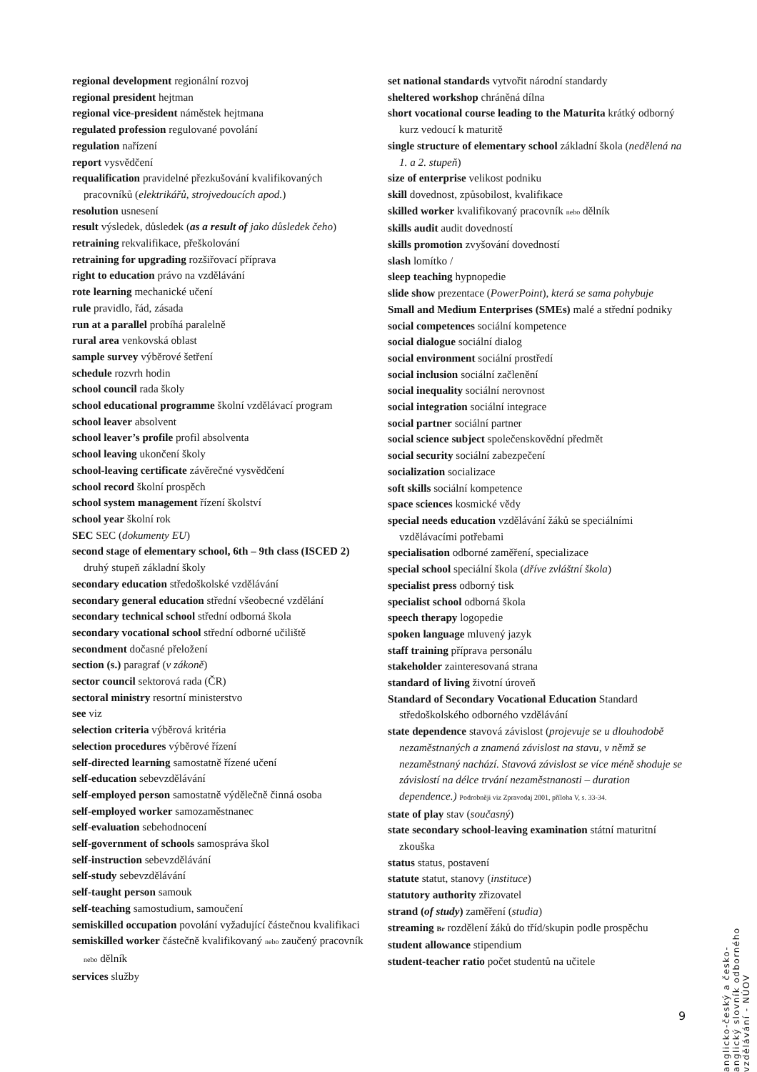regional development regionální rozvoj
regional president hejtman
regional vice-president náměstek hejtmana
regulated profession regulované povolání
regulation nařízení
report vysvědčení
requalification pravidelné přezkušování kvalifikovaných pracovníků (elektrikářů, strojvedoucích apod.)
resolution usnesení
result výsledek, důsledek (as a result of jako důsledek čeho)
retraining rekvalifikace, přeškolování
retraining for upgrading rozšiřovací příprava
right to education právo na vzdělávání
rote learning mechanické učení
rule pravidlo, řád, zásada
run at a parallel probíhá paralelně
rural area venkovská oblast
sample survey výběrové šetření
schedule rozvrh hodin
school council rada školy
school educational programme školní vzdělávací program
school leaver absolvent
school leaver’s profile profil absolventa
school leaving ukončení školy
school-leaving certificate závěrečné vysvědčení
school record školní prospěch
school system management řízení školství
school year školní rok
SEC SEC (dokumenty EU)
second stage of elementary school, 6th – 9th class (ISCED 2) druhý stupeň základní školy
secondary education středoškolské vzdělávání
secondary general education střední všeobecné vzdělání
secondary technical school střední odborná škola
secondary vocational school střední odborné učiliště
secondment dočasné přeložení
section (s.) paragraf (v zákoně)
sector council sektorová rada (ČR)
sectoral ministry resortní ministerstvo
see viz
selection criteria výběrová kritéria
selection procedures výběrové řízení
self-directed learning samostatně řízené učení
self-education sebevzdělávání
self-employed person samostatně výdělečně činná osoba
self-employed worker samozaměstnanec
self-evaluation sebehodnocení
self-government of schools samospráva škol
self-instruction sebevzdělávání
self-study sebevzdělávání
self-taught person samouk
self-teaching samostudium, samoučení
semiskilled occupation povolání vyžadující částečnou kvalifikaci
semiskilled worker částečně kvalifikovaný nebo zaučený pracovník nebo dělník
services služby
set national standards vytvořit národní standardy
sheltered workshop chráněná dílna
short vocational course leading to the Maturita krátký odborný kurz vedoucí k maturitě
single structure of elementary school základní škola (nedělená na 1. a 2. stupeň)
size of enterprise velikost podniku
skill dovednost, způsobilost, kvalifikace
skilled worker kvalifikovaný pracovník nebo dělník
skills audit audit dovedností
skills promotion zvyšování dovedností
slash lomítko /
sleep teaching hypnopedie
slide show prezentace (PowerPoint), která se sama pohybuje
Small and Medium Enterprises (SMEs) malé a střední podniky
social competences sociální kompetence
social dialogue sociální dialog
social environment sociální prostředí
social inclusion sociální začlenění
social inequality sociální nerovnost
social integration sociální integrace
social partner sociální partner
social science subject společenskovědní předmět
social security sociální zabezpečení
socialization socializace
soft skills sociální kompetence
space sciences kosmické vědy
special needs education vzdělávání žáků se speciálními vzdělávacími potřebami
specialisation odborné zaměření, specializace
special school speciální škola (dříve zvláštní škola)
specialist press odborný tisk
specialist school odborná škola
speech therapy logopedie
spoken language mluvený jazyk
staff training příprava personálu
stakeholder zainteresovaná strana
standard of living životní úroveň
Standard of Secondary Vocational Education Standard středoškolského odborného vzdělávání
state dependence stavová závislost (projevuje se u dlouhodobě nezaměstnaných a znamená závislost na stavu, v němž se nezaměstnaný nachází. Stavová závislost se více méně shoduje se závislostí na délce trvání nezaměstnanosti – duration dependence.) Podrobněji viz Zpravodaj 2001, příloha V, s. 33-34.
state of play stav (současný)
state secondary school-leaving examination státní maturitní zkouška
status status, postavení
statute statut, stanovy (instituce)
statutory authority zřizovatel
strand (of study) zaměření (studia)
streaming Br rozdělení žáků do tříd/skupin podle prospěchu
student allowance stipendium
student-teacher ratio počet studentů na učitele
anglicko-český a česko-anglický slovník odborného vzdělávání - NÚOV
9